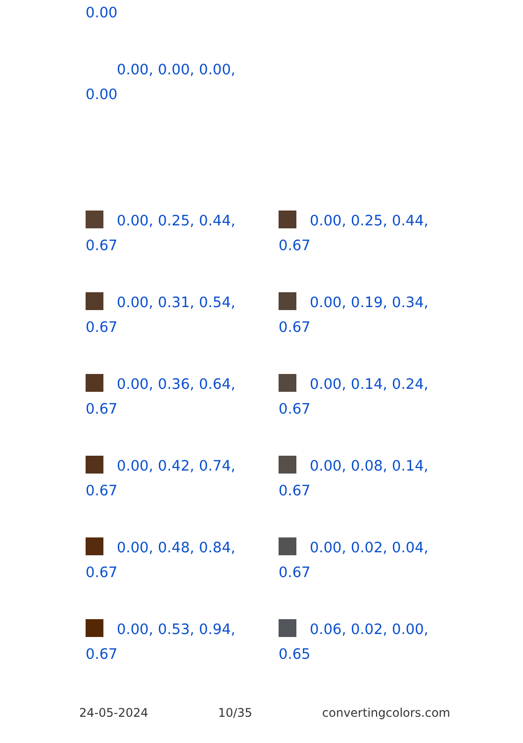0.00
0.00, 0.00, 0.00, 0.00
0.00, 0.25, 0.44, 0.67
0.00, 0.25, 0.44, 0.67
0.00, 0.31, 0.54, 0.67
0.00, 0.19, 0.34, 0.67
0.00, 0.36, 0.64, 0.67
0.00, 0.14, 0.24, 0.67
0.00, 0.42, 0.74, 0.67
0.00, 0.08, 0.14, 0.67
0.00, 0.48, 0.84, 0.67
0.00, 0.02, 0.04, 0.67
0.00, 0.53, 0.94, 0.67
0.06, 0.02, 0.00, 0.65
24-05-2024 10/35 convertingcolors.com